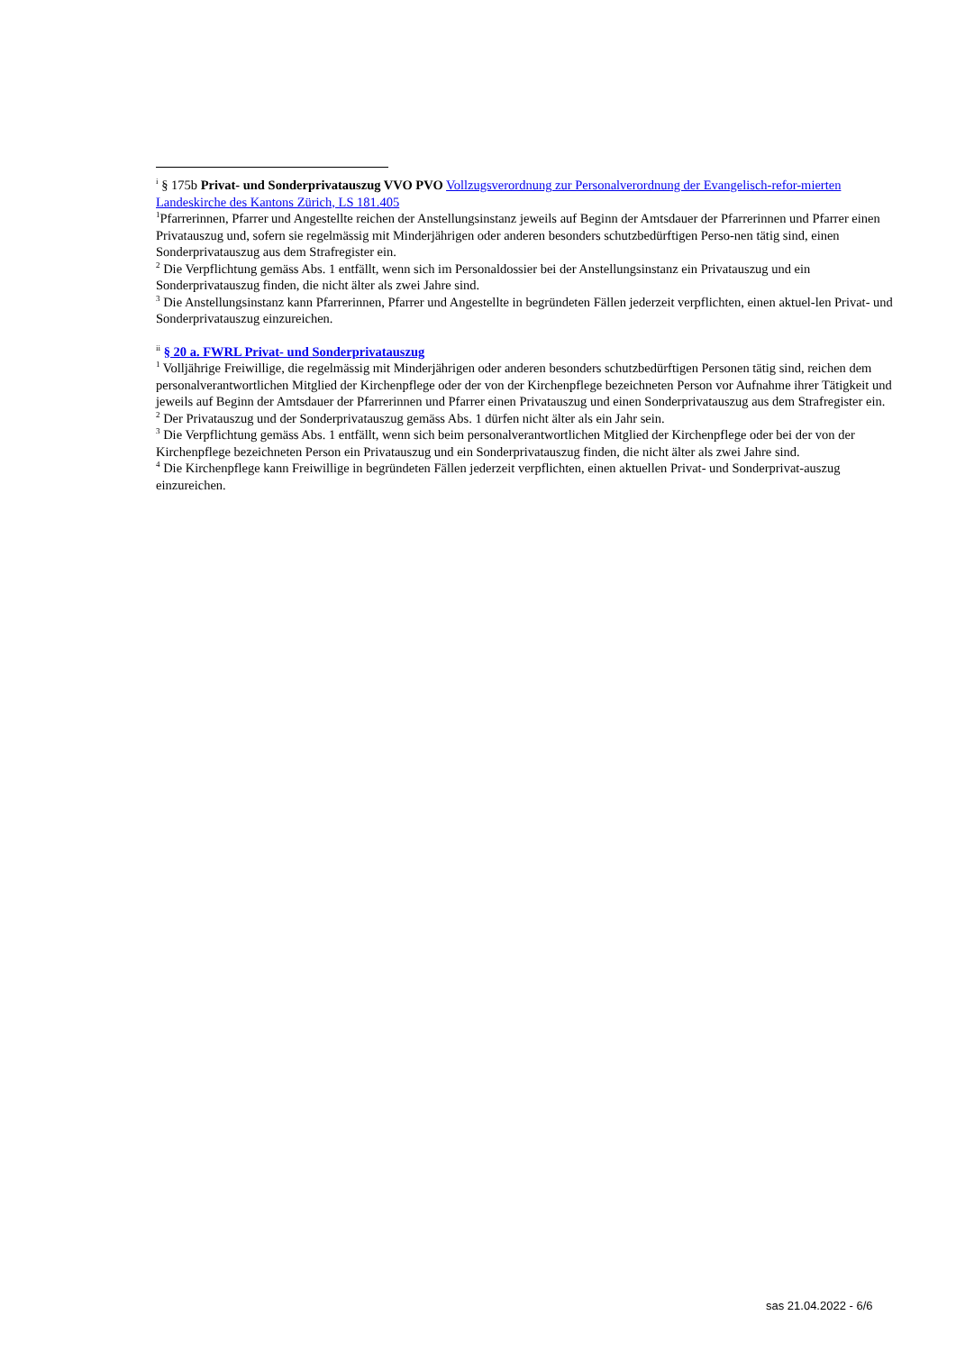<sup>i</sup> § 175b Privat- und Sonderprivatauszug VVO PVO Vollzugsverordnung zur Personalverordnung der Evangelisch-refor-mierten Landeskirche des Kantons Zürich, LS 181.405
<sup>1</sup> Pfarrerinnen, Pfarrer und Angestellte reichen der Anstellungsinstanz jeweils auf Beginn der Amtsdauer der Pfarrerinnen und Pfarrer einen Privatauszug und, sofern sie regelmässig mit Minderjährigen oder anderen besonders schutzbedürftigen Perso-nen tätig sind, einen Sonderprivatauszug aus dem Strafregister ein.
<sup>2</sup> Die Verpflichtung gemäss Abs. 1 entfällt, wenn sich im Personaldossier bei der Anstellungsinstanz ein Privatauszug und ein Sonderprivatauszug finden, die nicht älter als zwei Jahre sind.
<sup>3</sup> Die Anstellungsinstanz kann Pfarrerinnen, Pfarrer und Angestellte in begründeten Fällen jederzeit verpflichten, einen aktuel-len Privat- und Sonderprivatauszug einzureichen.
<sup>ii</sup> § 20 a. FWRL Privat- und Sonderprivatauszug
<sup>1</sup> Volljährige Freiwillige, die regelmässig mit Minderjährigen oder anderen besonders schutzbedürftigen Personen tätig sind, reichen dem personalverantwortlichen Mitglied der Kirchenpflege oder der von der Kirchenpflege bezeichneten Person vor Aufnahme ihrer Tätigkeit und jeweils auf Beginn der Amtsdauer der Pfarrerinnen und Pfarrer einen Privatauszug und einen Sonderprivatauszug aus dem Strafregister ein.
<sup>2</sup> Der Privatauszug und der Sonderprivatauszug gemäss Abs. 1 dürfen nicht älter als ein Jahr sein.
<sup>3</sup> Die Verpflichtung gemäss Abs. 1 entfällt, wenn sich beim personalverantwortlichen Mitglied der Kirchenpflege oder bei der von der Kirchenpflege bezeichneten Person ein Privatauszug und ein Sonderprivatauszug finden, die nicht älter als zwei Jahre sind.
<sup>4</sup> Die Kirchenpflege kann Freiwillige in begründeten Fällen jederzeit verpflichten, einen aktuellen Privat- und Sonderprivat-auszug einzureichen.
sas 21.04.2022 - 6/6